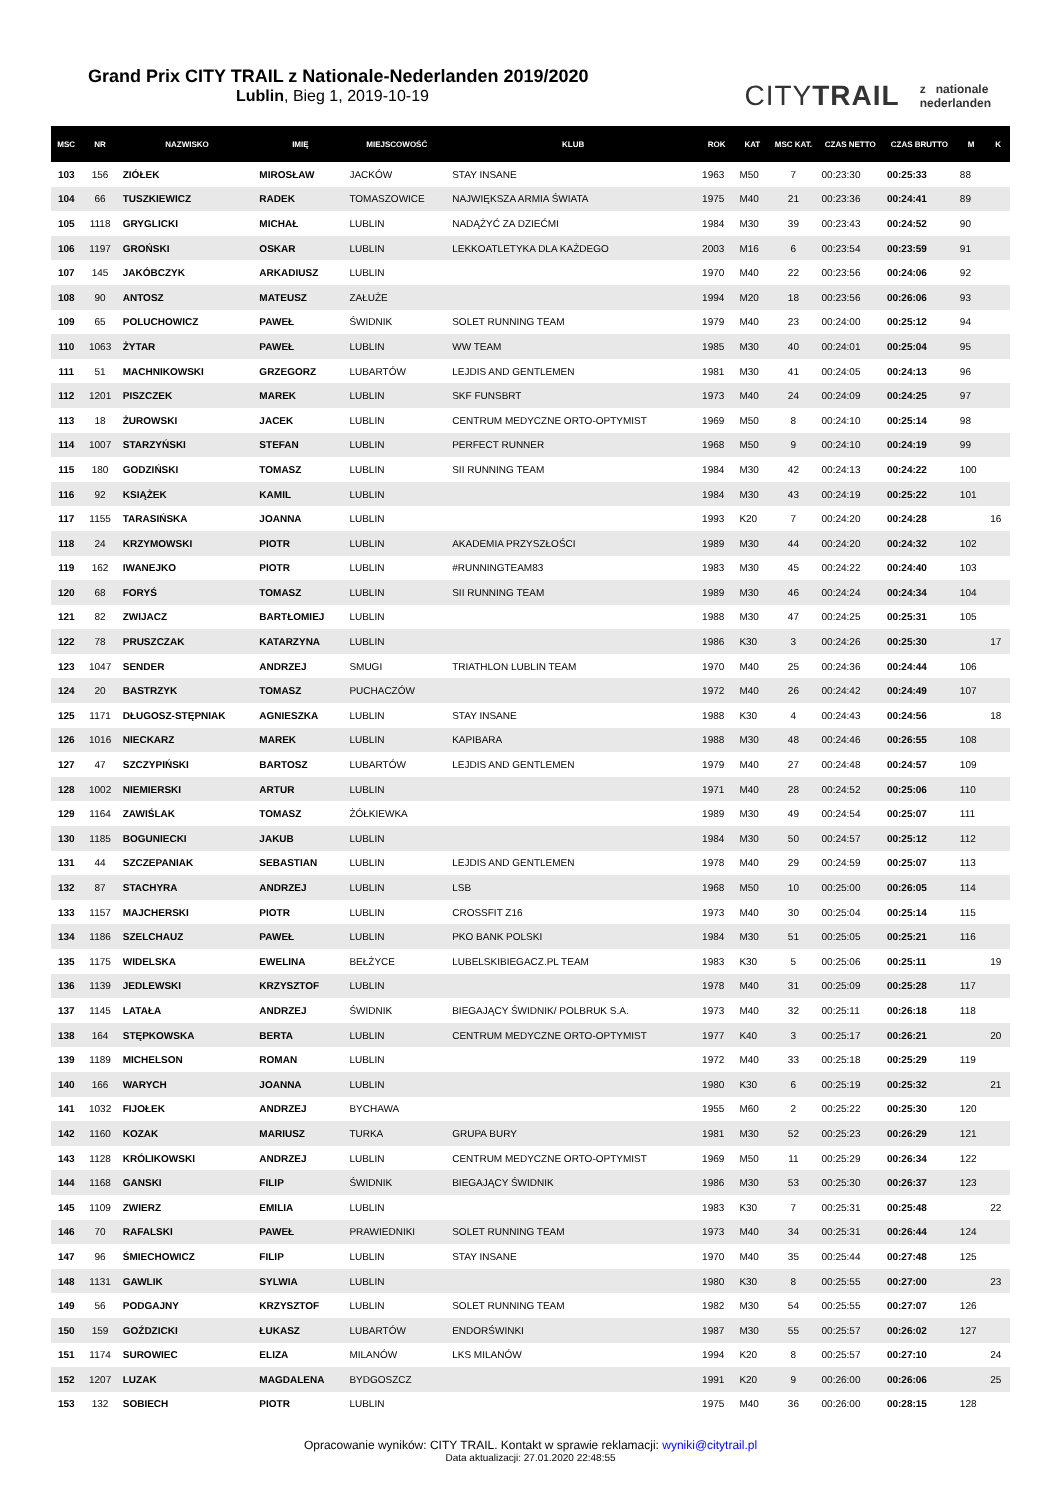Grand Prix CITY TRAIL z Nationale-Nederlanden 2019/2020
Lublin, Bieg 1, 2019-10-19
CITYTRAIL z nationale
nederlanden
| MSC | NR | NAZWISKO | IMIĘ | MIEJSCOWOŚĆ | KLUB | ROK | KAT | MSC KAT. | CZAS NETTO | CZAS BRUTTO | M | K |
| --- | --- | --- | --- | --- | --- | --- | --- | --- | --- | --- | --- | --- |
| 103 | 156 | ZIÓŁEK | MIROSŁAW | JACKÓW | STAY INSANE | 1963 | M50 | 7 | 00:23:30 | 00:25:33 | 88 | |
| 104 | 66 | TUSZKIEWICZ | RADEK | TOMASZOWICE | NAJWIĘKSZA ARMIA ŚWIATA | 1975 | M40 | 21 | 00:23:36 | 00:24:41 | 89 | |
| 105 | 1118 | GRYGLICKI | MICHAŁ | LUBLIN | NADĄŻYĆ ZA DZIEĆMI | 1984 | M30 | 39 | 00:23:43 | 00:24:52 | 90 | |
| 106 | 1197 | GROŃSKI | OSKAR | LUBLIN | LEKKOATLETYKA DLA KAŻDEGO | 2003 | M16 | 6 | 00:23:54 | 00:23:59 | 91 | |
| 107 | 145 | JAKÓBCZYK | ARKADIUSZ | LUBLIN | | 1970 | M40 | 22 | 00:23:56 | 00:24:06 | 92 | |
| 108 | 90 | ANTOSZ | MATEUSZ | ZAŁUŻE | | 1994 | M20 | 18 | 00:23:56 | 00:26:06 | 93 | |
| 109 | 65 | POLUCHOWICZ | PAWEŁ | ŚWIDNIK | SOLET RUNNING TEAM | 1979 | M40 | 23 | 00:24:00 | 00:25:12 | 94 | |
| 110 | 1063 | ŻYTAR | PAWEŁ | LUBLIN | WW TEAM | 1985 | M30 | 40 | 00:24:01 | 00:25:04 | 95 | |
| 111 | 51 | MACHNIKOWSKI | GRZEGORZ | LUBARTÓW | LEJDIS AND GENTLEMEN | 1981 | M30 | 41 | 00:24:05 | 00:24:13 | 96 | |
| 112 | 1201 | PISZCZEK | MAREK | LUBLIN | SKF FUNSBRT | 1973 | M40 | 24 | 00:24:09 | 00:24:25 | 97 | |
| 113 | 18 | ŻUROWSKI | JACEK | LUBLIN | CENTRUM MEDYCZNE ORTO-OPTYMIST | 1969 | M50 | 8 | 00:24:10 | 00:25:14 | 98 | |
| 114 | 1007 | STARZYŃSKI | STEFAN | LUBLIN | PERFECT RUNNER | 1968 | M50 | 9 | 00:24:10 | 00:24:19 | 99 | |
| 115 | 180 | GODZIŃSKI | TOMASZ | LUBLIN | SII RUNNING TEAM | 1984 | M30 | 42 | 00:24:13 | 00:24:22 | 100 | |
| 116 | 92 | KSIĄŻEK | KAMIL | LUBLIN | | 1984 | M30 | 43 | 00:24:19 | 00:25:22 | 101 | |
| 117 | 1155 | TARASIŃSKA | JOANNA | LUBLIN | | 1993 | K20 | 7 | 00:24:20 | 00:24:28 | | 16 |
| 118 | 24 | KRZYMOWSKI | PIOTR | LUBLIN | AKADEMIA PRZYSZŁOŚCI | 1989 | M30 | 44 | 00:24:20 | 00:24:32 | 102 | |
| 119 | 162 | IWANEJKO | PIOTR | LUBLIN | #RUNNINGTEAM83 | 1983 | M30 | 45 | 00:24:22 | 00:24:40 | 103 | |
| 120 | 68 | FORYŚ | TOMASZ | LUBLIN | SII RUNNING TEAM | 1989 | M30 | 46 | 00:24:24 | 00:24:34 | 104 | |
| 121 | 82 | ZWIJACZ | BARTŁOMIEJ | LUBLIN | | 1988 | M30 | 47 | 00:24:25 | 00:25:31 | 105 | |
| 122 | 78 | PRUSZCZAK | KATARZYNA | LUBLIN | | 1986 | K30 | 3 | 00:24:26 | 00:25:30 | | 17 |
| 123 | 1047 | SENDER | ANDRZEJ | SMUGI | TRIATHLON LUBLIN TEAM | 1970 | M40 | 25 | 00:24:36 | 00:24:44 | 106 | |
| 124 | 20 | BASTRZYK | TOMASZ | PUCHACZÓW | | 1972 | M40 | 26 | 00:24:42 | 00:24:49 | 107 | |
| 125 | 1171 | DŁUGOSZ-STĘPNIAK | AGNIESZKA | LUBLIN | STAY INSANE | 1988 | K30 | 4 | 00:24:43 | 00:24:56 | | 18 |
| 126 | 1016 | NIECKARZ | MAREK | LUBLIN | KAPIBARA | 1988 | M30 | 48 | 00:24:46 | 00:26:55 | 108 | |
| 127 | 47 | SZCZYPIŃSKI | BARTOSZ | LUBARTÓW | LEJDIS AND GENTLEMEN | 1979 | M40 | 27 | 00:24:48 | 00:24:57 | 109 | |
| 128 | 1002 | NIEMIERSKI | ARTUR | LUBLIN | | 1971 | M40 | 28 | 00:24:52 | 00:25:06 | 110 | |
| 129 | 1164 | ZAWIŚLAK | TOMASZ | ŻÓŁKIEWKA | | 1989 | M30 | 49 | 00:24:54 | 00:25:07 | 111 | |
| 130 | 1185 | BOGUNIECKI | JAKUB | LUBLIN | | 1984 | M30 | 50 | 00:24:57 | 00:25:12 | 112 | |
| 131 | 44 | SZCZEPANIAK | SEBASTIAN | LUBLIN | LEJDIS AND GENTLEMEN | 1978 | M40 | 29 | 00:24:59 | 00:25:07 | 113 | |
| 132 | 87 | STACHYRA | ANDRZEJ | LUBLIN | LSB | 1968 | M50 | 10 | 00:25:00 | 00:26:05 | 114 | |
| 133 | 1157 | MAJCHERSKI | PIOTR | LUBLIN | CROSSFIT Z16 | 1973 | M40 | 30 | 00:25:04 | 00:25:14 | 115 | |
| 134 | 1186 | SZELCHAUZ | PAWEŁ | LUBLIN | PKO BANK POLSKI | 1984 | M30 | 51 | 00:25:05 | 00:25:21 | 116 | |
| 135 | 1175 | WIDELSKA | EWELINA | BEŁŻYCE | LUBELSKIBIEGACZ.PL TEAM | 1983 | K30 | 5 | 00:25:06 | 00:25:11 | | 19 |
| 136 | 1139 | JEDLEWSKI | KRZYSZTOF | LUBLIN | | 1978 | M40 | 31 | 00:25:09 | 00:25:28 | 117 | |
| 137 | 1145 | LATAŁA | ANDRZEJ | ŚWIDNIK | BIEGAJĄCY ŚWIDNIK/ POLBRUK S.A. | 1973 | M40 | 32 | 00:25:11 | 00:26:18 | 118 | |
| 138 | 164 | STĘPKOWSKA | BERTA | LUBLIN | CENTRUM MEDYCZNE ORTO-OPTYMIST | 1977 | K40 | 3 | 00:25:17 | 00:26:21 | | 20 |
| 139 | 1189 | MICHELSON | ROMAN | LUBLIN | | 1972 | M40 | 33 | 00:25:18 | 00:25:29 | 119 | |
| 140 | 166 | WARYCH | JOANNA | LUBLIN | | 1980 | K30 | 6 | 00:25:19 | 00:25:32 | | 21 |
| 141 | 1032 | FIJOŁEK | ANDRZEJ | BYCHAWA | | 1955 | M60 | 2 | 00:25:22 | 00:25:30 | 120 | |
| 142 | 1160 | KOZAK | MARIUSZ | TURKA | GRUPA BURY | 1981 | M30 | 52 | 00:25:23 | 00:26:29 | 121 | |
| 143 | 1128 | KRÓLIKOWSKI | ANDRZEJ | LUBLIN | CENTRUM MEDYCZNE ORTO-OPTYMIST | 1969 | M50 | 11 | 00:25:29 | 00:26:34 | 122 | |
| 144 | 1168 | GANSKI | FILIP | ŚWIDNIK | BIEGAJĄCY ŚWIDNIK | 1986 | M30 | 53 | 00:25:30 | 00:26:37 | 123 | |
| 145 | 1109 | ZWIERZ | EMILIA | LUBLIN | | 1983 | K30 | 7 | 00:25:31 | 00:25:48 | | 22 |
| 146 | 70 | RAFALSKI | PAWEŁ | PRAWIEDNIKI | SOLET RUNNING TEAM | 1973 | M40 | 34 | 00:25:31 | 00:26:44 | 124 | |
| 147 | 96 | ŚMIECHOWICZ | FILIP | LUBLIN | STAY INSANE | 1970 | M40 | 35 | 00:25:44 | 00:27:48 | 125 | |
| 148 | 1131 | GAWLIK | SYLWIA | LUBLIN | | 1980 | K30 | 8 | 00:25:55 | 00:27:00 | | 23 |
| 149 | 56 | PODGAJNY | KRZYSZTOF | LUBLIN | SOLET RUNNING TEAM | 1982 | M30 | 54 | 00:25:55 | 00:27:07 | 126 | |
| 150 | 159 | GOŹDZICKI | ŁUKASZ | LUBARTÓW | ENDORŚWINKI | 1987 | M30 | 55 | 00:25:57 | 00:26:02 | 127 | |
| 151 | 1174 | SUROWIEC | ELIZA | MILANÓW | LKS MILANÓW | 1994 | K20 | 8 | 00:25:57 | 00:27:10 | | 24 |
| 152 | 1207 | LUZAK | MAGDALENA | BYDGOSZCZ | | 1991 | K20 | 9 | 00:26:00 | 00:26:06 | | 25 |
| 153 | 132 | SOBIECH | PIOTR | LUBLIN | | 1975 | M40 | 36 | 00:26:00 | 00:28:15 | 128 | |
Opracowanie wyników: CITY TRAIL. Kontakt w sprawie reklamacji: wyniki@citytrail.pl
Data aktualizacji: 27.01.2020 22:48:55